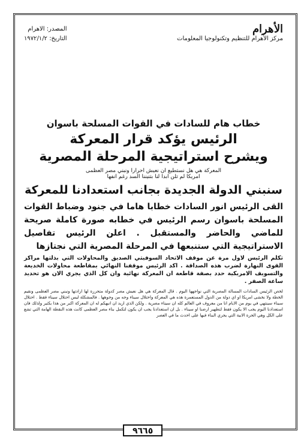الأهرام
مركز الأهرام للتنظيم وتكنولوجيا المعلومات
المصدر: الاهرام
التاريخ: ١٩٧٢/١/٢
خطاب هام للسادات في القوات المسلحة باسوان
الرئيس يؤكد قرار المعركة
ويشرح استراتيجية المرحلة المصرية
المعركة هي هل نستطيع ان نعيش احرارا ونبني مصر العظمى
امريكا لم تلن ابدا لنا بتنيننا السد رغم انفها
سنبني الدولة الجديدة بجانب استعدادنا للمعركة
القى الرئيس انور السادات خطابا هاما في جنود وضباط القوات المسلحة باسوان رسم الرئيس في خطابه صورة كاملة صريحة للماضي والحاضر والمستقبل . اعلن الرئيس تفاصيل الاستراتيجية التي ستنبعها في المرحلة المصرية التي نجتازها
تكلم الرئيس لاول مرة عن موقف الاتحاد السوفيتي الصديق والمحاولات التي بذلتها مراكز القوى النهارة لضرب هذه الصداقة . اكد الرئيس موقفنا النهائي بمقاطعة محاولات الخديعة والتسويف الامريكية حدد بصفة قاطعة ان المعركة نهائية وان كل الذي يجري الان هو تحديد ساعة الصفر .
لخص الرئيس السادات المسالة المصرية التي نواجهها اليوم . قال المعركة هي هل نعيش مصر كدولة متحررة لها ارادتها ونبني مصر العظمى ونقيم الخطة ولا نخشى امريكا او اي دولة من الدول المستعمرة هذه هي المعركة واحتلال سيناء وجه من وجوهها . فالمشكلة ليس احتلال سيناء فقط . احتلال سيناء سينتهي في يوم من الايام انا من معروف في العالم كله ان سيناء مصرية . ولكن الذي اريد ان انبهكم له ان المعركة اكبر من هذا بكثير ولذلك فان استعدادنا اليوم يجب الا يكون فقط لتطهير ارضنا او سيناء . بل ان استعدادنا يجب ان يكون لتكمل بناء مصر العظمى كانت هذه النقطة الهامة التي تشع على الكل وهي الحرة الابية التي يجري البناء فيها على احدث ما في العصر
٩٦٦٥